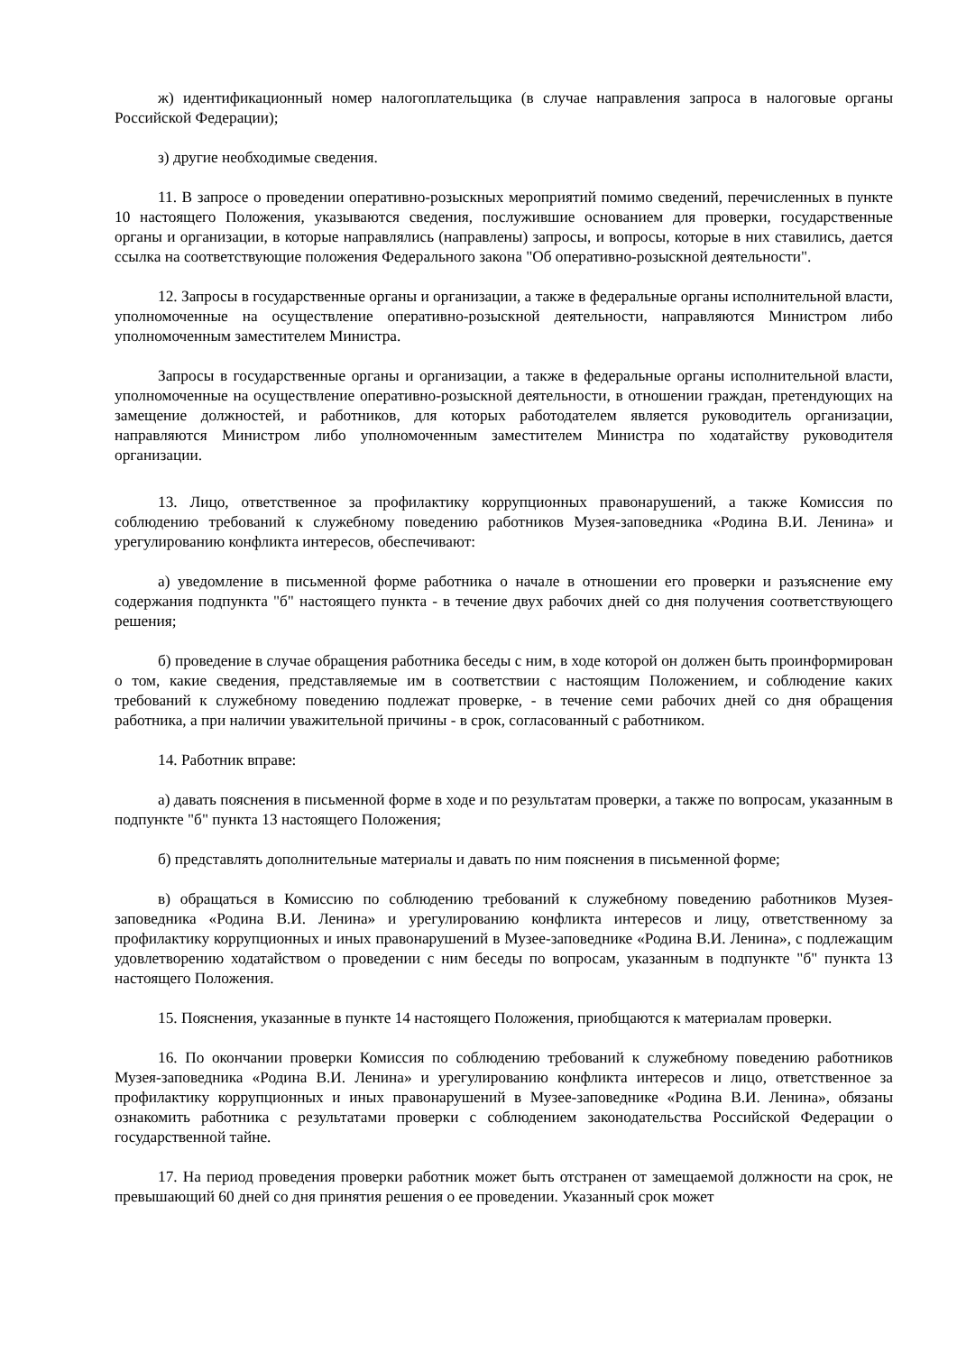ж) идентификационный номер налогоплательщика (в случае направления запроса в налоговые органы Российской Федерации);
з) другие необходимые сведения.
11. В запросе о проведении оперативно-розыскных мероприятий помимо сведений, перечисленных в пункте 10 настоящего Положения, указываются сведения, послужившие основанием для проверки, государственные органы и организации, в которые направлялись (направлены) запросы, и вопросы, которые в них ставились, дается ссылка на соответствующие положения Федерального закона "Об оперативно-розыскной деятельности".
12. Запросы в государственные органы и организации, а также в федеральные органы исполнительной власти, уполномоченные на осуществление оперативно-розыскной деятельности, направляются Министром либо уполномоченным заместителем Министра.
Запросы в государственные органы и организации, а также в федеральные органы исполнительной власти, уполномоченные на осуществление оперативно-розыскной деятельности, в отношении граждан, претендующих на замещение должностей, и работников, для которых работодателем является руководитель организации, направляются Министром либо уполномоченным заместителем Министра по ходатайству руководителя организации.
13. Лицо, ответственное за профилактику коррупционных правонарушений, а также Комиссия по соблюдению требований к служебному поведению работников Музея-заповедника «Родина В.И. Ленина» и урегулированию конфликта интересов, обеспечивают:
а) уведомление в письменной форме работника о начале в отношении его проверки и разъяснение ему содержания подпункта "б" настоящего пункта - в течение двух рабочих дней со дня получения соответствующего решения;
б) проведение в случае обращения работника беседы с ним, в ходе которой он должен быть проинформирован о том, какие сведения, представляемые им в соответствии с настоящим Положением, и соблюдение каких требований к служебному поведению подлежат проверке, - в течение семи рабочих дней со дня обращения работника, а при наличии уважительной причины - в срок, согласованный с работником.
14. Работник вправе:
а) давать пояснения в письменной форме в ходе и по результатам проверки, а также по вопросам, указанным в подпункте "б" пункта 13 настоящего Положения;
б) представлять дополнительные материалы и давать по ним пояснения в письменной форме;
в) обращаться в Комиссию по соблюдению требований к служебному поведению работников Музея-заповедника «Родина В.И. Ленина» и урегулированию конфликта интересов и лицу, ответственному за профилактику коррупционных и иных правонарушений в Музее-заповеднике «Родина В.И. Ленина», с подлежащим удовлетворению ходатайством о проведении с ним беседы по вопросам, указанным в подпункте "б" пункта 13 настоящего Положения.
15. Пояснения, указанные в пункте 14 настоящего Положения, приобщаются к материалам проверки.
16. По окончании проверки Комиссия по соблюдению требований к служебному поведению работников Музея-заповедника «Родина В.И. Ленина» и урегулированию конфликта интересов и лицо, ответственное за профилактику коррупционных и иных правонарушений в Музее-заповеднике «Родина В.И. Ленина», обязаны ознакомить работника с результатами проверки с соблюдением законодательства Российской Федерации о государственной тайне.
17. На период проведения проверки работник может быть отстранен от замещаемой должности на срок, не превышающий 60 дней со дня принятия решения о ее проведении. Указанный срок может